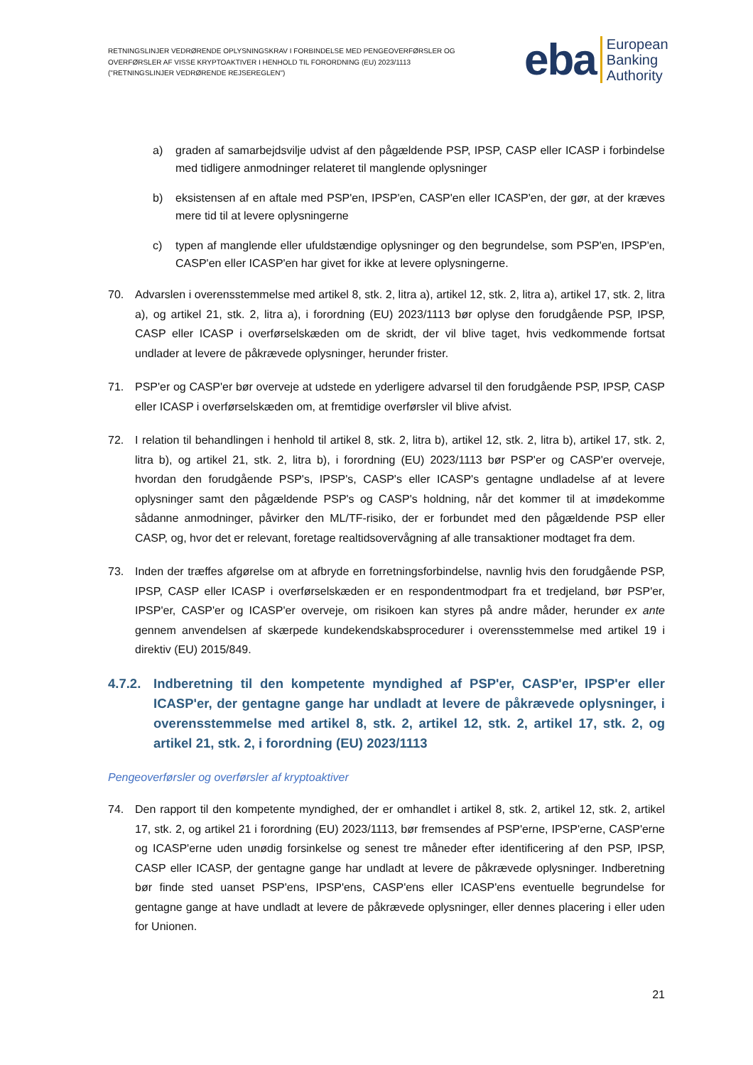RETNINGSLINJER VEDRØRENDE OPLYSNINGSKRAV I FORBINDELSE MED PENGEOVERFØRSLER OG OVERFØRSLER AF VISSE KRYPTOAKTIVER I HENHOLD TIL FORORDNING (EU) 2023/1113 ("RETNINGSLINJER VEDRØRENDE REJSEREGLEN")
eba
European
Banking
Authority
a) graden af samarbejdsvilje udvist af den pågældende PSP, IPSP, CASP eller ICASP i forbindelse med tidligere anmodninger relateret til manglende oplysninger
b) eksistensen af en aftale med PSP'en, IPSP'en, CASP'en eller ICASP'en, der gør, at der kræves mere tid til at levere oplysningerne
c) typen af manglende eller ufuldstændige oplysninger og den begrundelse, som PSP'en, IPSP'en, CASP'en eller ICASP'en har givet for ikke at levere oplysningerne.
70. Advarslen i overensstemmelse med artikel 8, stk. 2, litra a), artikel 12, stk. 2, litra a), artikel 17, stk. 2, litra a), og artikel 21, stk. 2, litra a), i forordning (EU) 2023/1113 bør oplyse den forudgående PSP, IPSP, CASP eller ICASP i overførselskæden om de skridt, der vil blive taget, hvis vedkommende fortsat undlader at levere de påkrævede oplysninger, herunder frister.
71. PSP'er og CASP'er bør overveje at udstede en yderligere advarsel til den forudgående PSP, IPSP, CASP eller ICASP i overførselskæden om, at fremtidige overførsler vil blive afvist.
72. I relation til behandlingen i henhold til artikel 8, stk. 2, litra b), artikel 12, stk. 2, litra b), artikel 17, stk. 2, litra b), og artikel 21, stk. 2, litra b), i forordning (EU) 2023/1113 bør PSP'er og CASP'er overveje, hvordan den forudgående PSP's, IPSP's, CASP's eller ICASP's gentagne undladelse af at levere oplysninger samt den pågældende PSP's og CASP's holdning, når det kommer til at imødekomme sådanne anmodninger, påvirker den ML/TF-risiko, der er forbundet med den pågældende PSP eller CASP, og, hvor det er relevant, foretage realtidsovervågning af alle transaktioner modtaget fra dem.
73. Inden der træffes afgørelse om at afbryde en forretningsforbindelse, navnlig hvis den forudgående PSP, IPSP, CASP eller ICASP i overførselskæden er en respondentmodpart fra et tredjeland, bør PSP'er, IPSP'er, CASP'er og ICASP'er overveje, om risikoen kan styres på andre måder, herunder ex ante gennem anvendelsen af skærpede kundekendskabsprocedurer i overensstemmelse med artikel 19 i direktiv (EU) 2015/849.
4.7.2. Indberetning til den kompetente myndighed af PSP'er, CASP'er, IPSP'er eller ICASP'er, der gentagne gange har undladt at levere de påkrævede oplysninger, i overensstemmelse med artikel 8, stk. 2, artikel 12, stk. 2, artikel 17, stk. 2, og artikel 21, stk. 2, i forordning (EU) 2023/1113
Pengeoverførsler og overførsler af kryptoaktiver
74. Den rapport til den kompetente myndighed, der er omhandlet i artikel 8, stk. 2, artikel 12, stk. 2, artikel 17, stk. 2, og artikel 21 i forordning (EU) 2023/1113, bør fremsendes af PSP'erne, IPSP'erne, CASP'erne og ICASP'erne uden unødig forsinkelse og senest tre måneder efter identificering af den PSP, IPSP, CASP eller ICASP, der gentagne gange har undladt at levere de påkrævede oplysninger. Indberetning bør finde sted uanset PSP'ens, IPSP'ens, CASP'ens eller ICASP'ens eventuelle begrundelse for gentagne gange at have undladt at levere de påkrævede oplysninger, eller dennes placering i eller uden for Unionen.
21